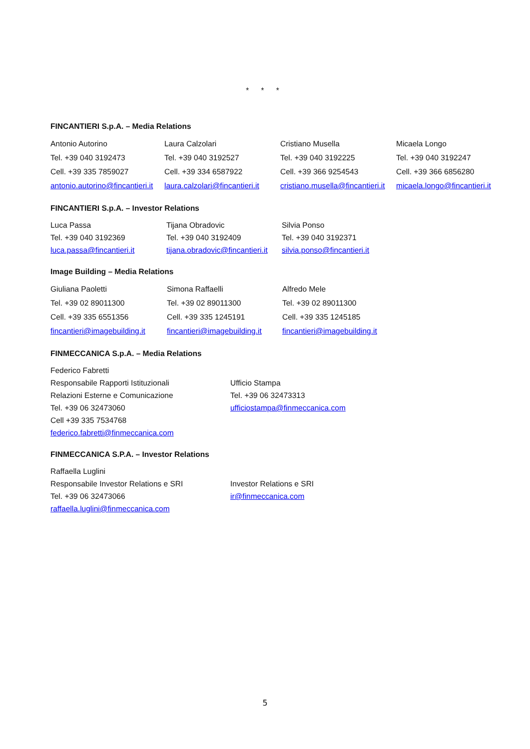* * *
FINCANTIERI S.p.A. – Media Relations
Antonio Autorino
Tel. +39 040 3192473
Cell. +39 335 7859027
antonio.autorino@fincantieri.it
Laura Calzolari
Tel. +39 040 3192527
Cell. +39 334 6587922
laura.calzolari@fincantieri.it
Cristiano Musella
Tel. +39 040 3192225
Cell. +39 366 9254543
cristiano.musella@fincantieri.it
Micaela Longo
Tel. +39 040 3192247
Cell. +39 366 6856280
micaela.longo@fincantieri.it
FINCANTIERI S.p.A. – Investor Relations
Luca Passa
Tel. +39 040 3192369
luca.passa@fincantieri.it
Tijana Obradovic
Tel. +39 040 3192409
tijana.obradovic@fincantieri.it
Silvia Ponso
Tel. +39 040 3192371
silvia.ponso@fincantieri.it
Image Building – Media Relations
Giuliana Paoletti
Tel. +39 02 89011300
Cell. +39 335 6551356
fincantieri@imagebuilding.it
Simona Raffaelli
Tel. +39 02 89011300
Cell. +39 335 1245191
fincantieri@imagebuilding.it
Alfredo Mele
Tel. +39 02 89011300
Cell. +39 335 1245185
fincantieri@imagebuilding.it
FINMECCANICA S.p.A. – Media Relations
Federico Fabretti
Responsabile Rapporti Istituzionali
Relazioni Esterne e Comunicazione
Tel. +39 06 32473060
Cell +39 335 7534768
federico.fabretti@finmeccanica.com
Ufficio Stampa
Tel. +39 06 32473313
ufficiostampa@finmeccanica.com
FINMECCANICA S.P.A. – Investor Relations
Raffaella Luglini
Responsabile Investor Relations e SRI
Tel. +39 06 32473066
raffaella.luglini@finmeccanica.com
Investor Relations e SRI
ir@finmeccanica.com
5